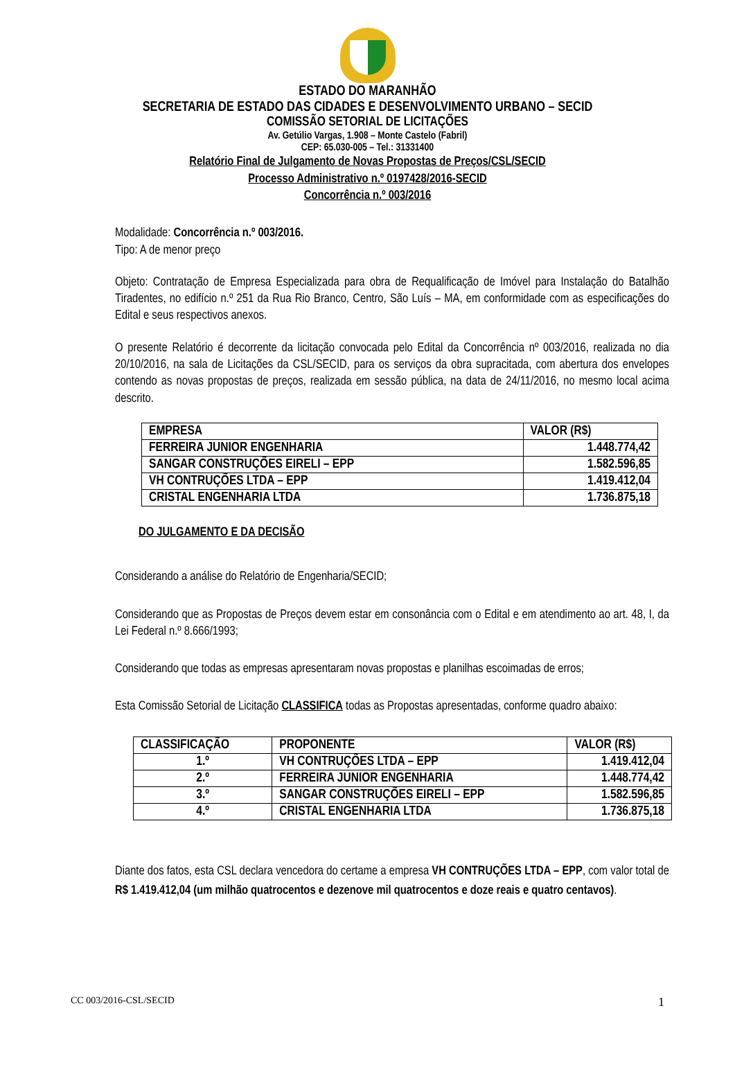ESTADO DO MARANHÃO
SECRETARIA DE ESTADO DAS CIDADES E DESENVOLVIMENTO URBANO – SECID
COMISSÃO SETORIAL DE LICITAÇÕES
Av. Getúlio Vargas, 1.908 – Monte Castelo (Fabril)
CEP: 65.030-005 – Tel.: 31331400
Relatório Final de Julgamento de Novas Propostas de Preços/CSL/SECID
Processo Administrativo n.º 0197428/2016-SECID
Concorrência n.º 003/2016
Modalidade: Concorrência n.º 003/2016.
Tipo: A de menor preço
Objeto: Contratação de Empresa Especializada para obra de Requalificação de Imóvel para Instalação do Batalhão Tiradentes, no edifício n.º 251 da Rua Rio Branco, Centro, São Luís – MA, em conformidade com as especificações do Edital e seus respectivos anexos.
O presente Relatório é decorrente da licitação convocada pelo Edital da Concorrência nº 003/2016, realizada no dia 20/10/2016, na sala de Licitações da CSL/SECID, para os serviços da obra supracitada, com abertura dos envelopes contendo as novas propostas de preços, realizada em sessão pública, na data de 24/11/2016, no mesmo local acima descrito.
| EMPRESA | VALOR (R$) |
| --- | --- |
| FERREIRA JUNIOR ENGENHARIA | 1.448.774,42 |
| SANGAR CONSTRUÇÕES EIRELI – EPP | 1.582.596,85 |
| VH CONTRUÇÕES LTDA – EPP | 1.419.412,04 |
| CRISTAL ENGENHARIA LTDA | 1.736.875,18 |
DO JULGAMENTO E DA DECISÃO
Considerando a análise do Relatório de Engenharia/SECID;
Considerando que as Propostas de Preços devem estar em consonância com o Edital e em atendimento ao art. 48, I, da Lei Federal n.º 8.666/1993;
Considerando que todas as empresas apresentaram novas propostas e planilhas escoimadas de erros;
Esta Comissão Setorial de Licitação CLASSIFICA todas as Propostas apresentadas, conforme quadro abaixo:
| CLASSIFICAÇÃO | PROPONENTE | VALOR (R$) |
| --- | --- | --- |
| 1.º | VH CONTRUÇÕES LTDA – EPP | 1.419.412,04 |
| 2.º | FERREIRA JUNIOR ENGENHARIA | 1.448.774,42 |
| 3.º | SANGAR CONSTRUÇÕES EIRELI – EPP | 1.582.596,85 |
| 4.º | CRISTAL ENGENHARIA LTDA | 1.736.875,18 |
Diante dos fatos, esta CSL declara vencedora do certame a empresa VH CONTRUÇÕES LTDA – EPP, com valor total de R$ 1.419.412,04 (um milhão quatrocentos e dezenove mil quatrocentos e doze reais e quatro centavos).
CC 003/2016-CSL/SECID 1